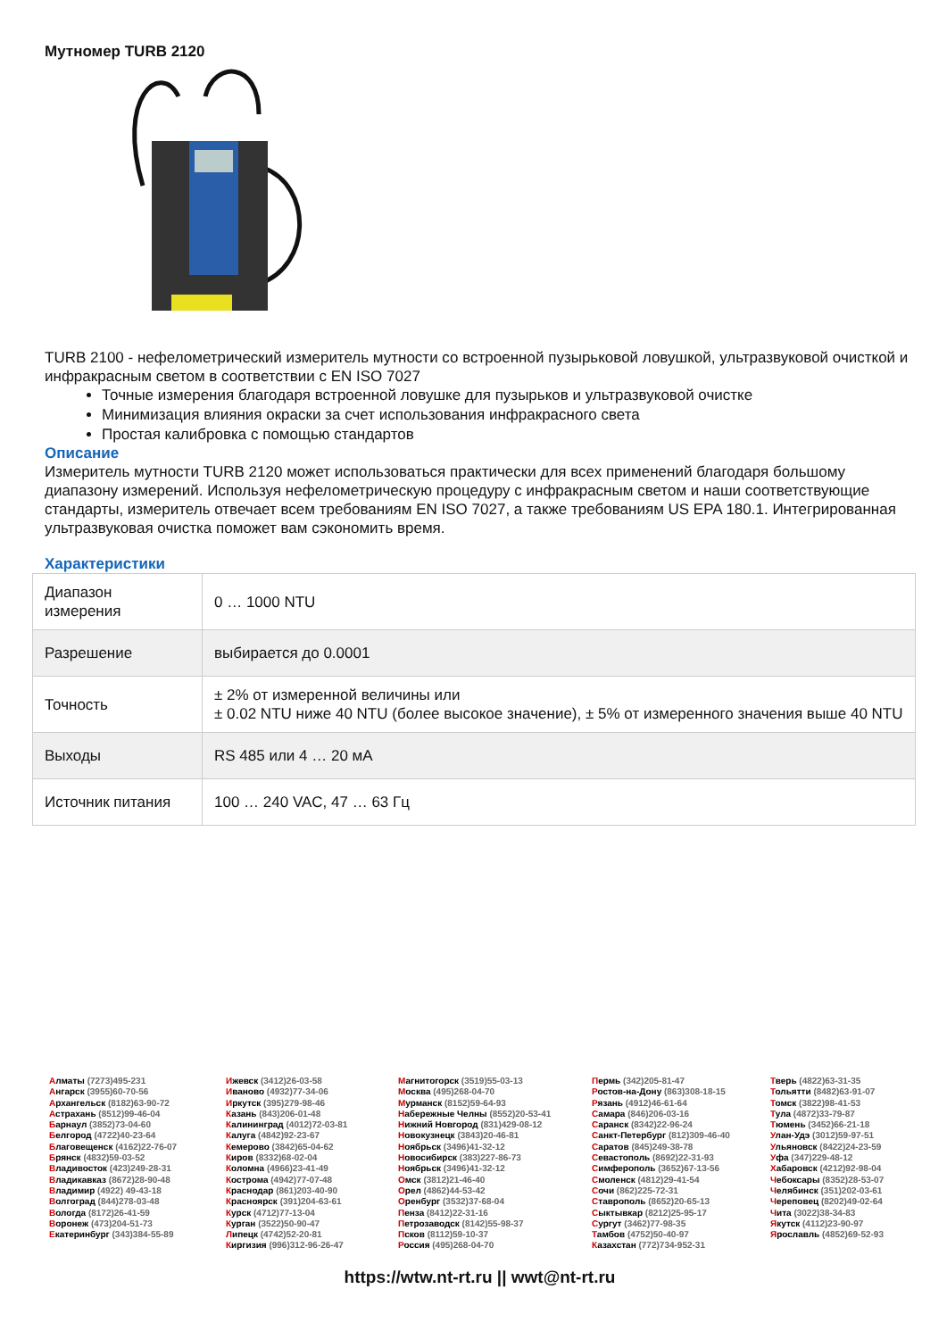Мутномер TURB 2120
TURB 2100 - нефелометрический измеритель мутности со встроенной пузырьковой ловушкой, ультразвуковой очисткой и инфракрасным светом в соответствии с EN ISO 7027
Точные измерения благодаря встроенной ловушке для пузырьков и ультразвуковой очистке
Минимизация влияния окраски за счет использования инфракрасного света
Простая калибровка с помощью стандартов
Описание
Измеритель мутности TURB 2120 может использоваться практически для всех применений благодаря большому диапазону измерений. Используя нефелометрическую процедуру с инфракрасным светом и наши соответствующие стандарты, измеритель отвечает всем требованиям EN ISO 7027, а также требованиям US EPA 180.1. Интегрированная ультразвуковая очистка поможет вам сэкономить время.
Характеристики
| Диапазон измерения | 0 … 1000 NTU |
| Разрешение | выбирается до 0.0001 |
| Точность | ± 2% от измеренной величины или ± 0.02 NTU ниже 40 NTU (более высокое значение), ± 5% от измеренного значения выше 40 NTU |
| Выходы | RS 485 или 4 … 20 мА |
| Источник питания | 100 … 240 VAC, 47 … 63 Гц |
Алматы (7273)495-231
Ангарск (3955)60-70-56
Архангельск (8182)63-90-72
Астрахань (8512)99-46-04
Барнаул (3852)73-04-60
Белгород (4722)40-23-64
Благовещенск (4162)22-76-07
Брянск (4832)59-03-52
Владивосток (423)249-28-31
Владикавказ (8672)28-90-48
Владимир (4922) 49-43-18
Волгоград (844)278-03-48
Вологда (8172)26-41-59
Воронеж (473)204-51-73
Екатеринбург (343)384-55-89
Ижевск (3412)26-03-58
Иваново (4932)77-34-06
Иркутск (395)279-98-46
Казань (843)206-01-48
Калининград (4012)72-03-81
Калуга (4842)92-23-67
Кемерово (3842)65-04-62
Киров (8332)68-02-04
Коломна (4966)23-41-49
Кострома (4942)77-07-48
Краснодар (861)203-40-90
Красноярск (391)204-63-61
Курск (4712)77-13-04
Курган (3522)50-90-47
Липецк (4742)52-20-81
Киргизия (996)312-96-26-47
Магнитогорск (3519)55-03-13
Москва (495)268-04-70
Мурманск (8152)59-64-93
Набережные Челны (8552)20-53-41
Нижний Новгород (831)429-08-12
Новокузнецк (3843)20-46-81
Ноябрьск (3496)41-32-12
Новосибирск (383)227-86-73
Ноябрьск (3496)41-32-12
Омск (3812)21-46-40
Орел (4862)44-53-42
Оренбург (3532)37-68-04
Пенза (8412)22-31-16
Петрозаводск (8142)55-98-37
Псков (8112)59-10-37
Россия (495)268-04-70
Пермь (342)205-81-47
Ростов-на-Дону (863)308-18-15
Рязань (4912)46-61-64
Самара (846)206-03-16
Саранск (8342)22-96-24
Санкт-Петербург (812)309-46-40
Саратов (845)249-38-78
Севастополь (8692)22-31-93
Симферополь (3652)67-13-56
Смоленск (4812)29-41-54
Сочи (862)225-72-31
Ставрополь (8652)20-65-13
Сыктывкар (8212)25-95-17
Сургут (3462)77-98-35
Тамбов (4752)50-40-97
Казахстан (772)734-952-31
Тверь (4822)63-31-35
Тольятти (8482)63-91-07
Томск (3822)98-41-53
Тула (4872)33-79-87
Тюмень (3452)66-21-18
Улан-Удэ (3012)59-97-51
Ульяновск (8422)24-23-59
Уфа (347)229-48-12
Хабаровск (4212)92-98-04
Чебоксары (8352)28-53-07
Челябинск (351)202-03-61
Череповец (8202)49-02-64
Чита (3022)38-34-83
Якутск (4112)23-90-97
Ярославль (4852)69-52-93
https://wtw.nt-rt.ru || wwt@nt-rt.ru